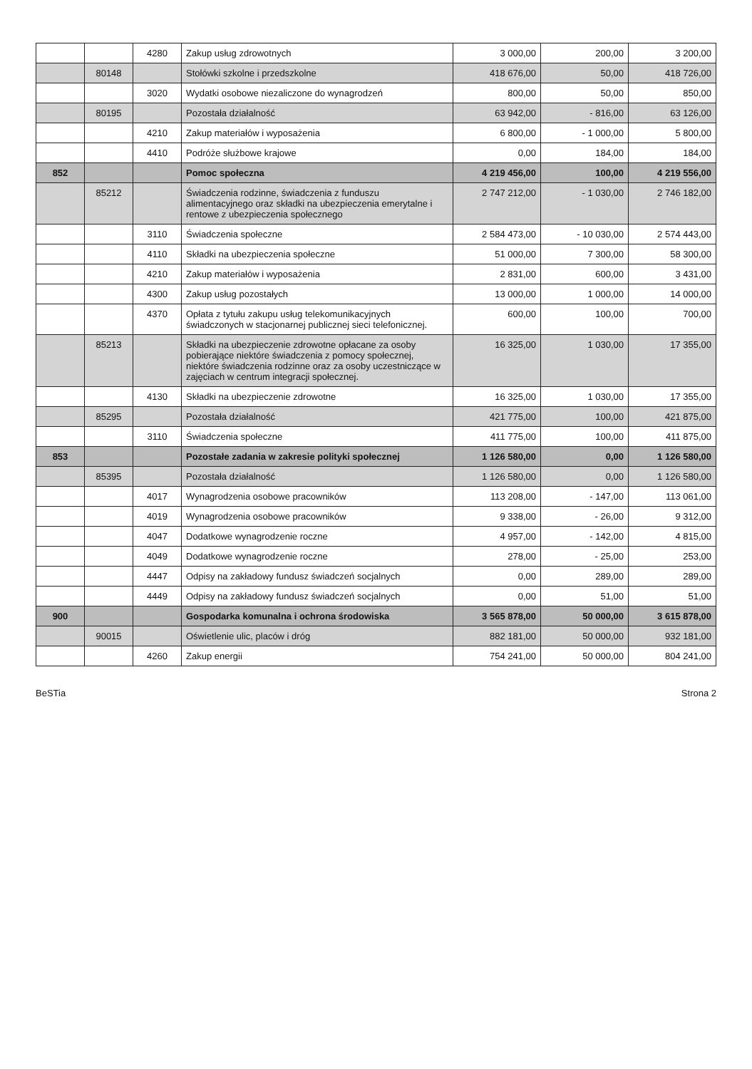| | | 4280 | Zakup usług zdrowotnych | 3 000,00 | 200,00 | 3 200,00 |
| | 80148 | | Stołówki szkolne i przedszkolne | 418 676,00 | 50,00 | 418 726,00 |
| | | 3020 | Wydatki osobowe niezaliczone do wynagrodzeń | 800,00 | 50,00 | 850,00 |
| | 80195 | | Pozostała działalność | 63 942,00 | - 816,00 | 63 126,00 |
| | | 4210 | Zakup materiałów i wyposażenia | 6 800,00 | - 1 000,00 | 5 800,00 |
| | | 4410 | Podróże służbowe krajowe | 0,00 | 184,00 | 184,00 |
| 852 | | | Pomoc społeczna | 4 219 456,00 | 100,00 | 4 219 556,00 |
| | 85212 | | Świadczenia rodzinne, świadczenia z funduszu alimentacyjnego oraz składki na ubezpieczenia emerytalne i rentowe z ubezpieczenia społecznego | 2 747 212,00 | - 1 030,00 | 2 746 182,00 |
| | | 3110 | Świadczenia społeczne | 2 584 473,00 | - 10 030,00 | 2 574 443,00 |
| | | 4110 | Składki na ubezpieczenia społeczne | 51 000,00 | 7 300,00 | 58 300,00 |
| | | 4210 | Zakup materiałów i wyposażenia | 2 831,00 | 600,00 | 3 431,00 |
| | | 4300 | Zakup usług pozostałych | 13 000,00 | 1 000,00 | 14 000,00 |
| | | 4370 | Opłata z tytułu zakupu usług telekomunikacyjnych świadczonych w stacjonarnej publicznej sieci telefonicznej. | 600,00 | 100,00 | 700,00 |
| | 85213 | | Składki na ubezpieczenie zdrowotne opłacane za osoby pobierające niektóre świadczenia z pomocy społecznej, niektóre świadczenia rodzinne oraz za osoby uczestniczące w zajęciach w centrum integracji społecznej. | 16 325,00 | 1 030,00 | 17 355,00 |
| | | 4130 | Składki na ubezpieczenie zdrowotne | 16 325,00 | 1 030,00 | 17 355,00 |
| | 85295 | | Pozostała działalność | 421 775,00 | 100,00 | 421 875,00 |
| | | 3110 | Świadczenia społeczne | 411 775,00 | 100,00 | 411 875,00 |
| 853 | | | Pozostałe zadania w zakresie polityki społecznej | 1 126 580,00 | 0,00 | 1 126 580,00 |
| | 85395 | | Pozostała działalność | 1 126 580,00 | 0,00 | 1 126 580,00 |
| | | 4017 | Wynagrodzenia osobowe pracowników | 113 208,00 | - 147,00 | 113 061,00 |
| | | 4019 | Wynagrodzenia osobowe pracowników | 9 338,00 | - 26,00 | 9 312,00 |
| | | 4047 | Dodatkowe wynagrodzenie roczne | 4 957,00 | - 142,00 | 4 815,00 |
| | | 4049 | Dodatkowe wynagrodzenie roczne | 278,00 | - 25,00 | 253,00 |
| | | 4447 | Odpisy na zakładowy fundusz świadczeń socjalnych | 0,00 | 289,00 | 289,00 |
| | | 4449 | Odpisy na zakładowy fundusz świadczeń socjalnych | 0,00 | 51,00 | 51,00 |
| 900 | | | Gospodarka komunalna i ochrona środowiska | 3 565 878,00 | 50 000,00 | 3 615 878,00 |
| | 90015 | | Oświetlenie ulic, placów i dróg | 882 181,00 | 50 000,00 | 932 181,00 |
| | | 4260 | Zakup energii | 754 241,00 | 50 000,00 | 804 241,00 |
BeSTia Strona 2